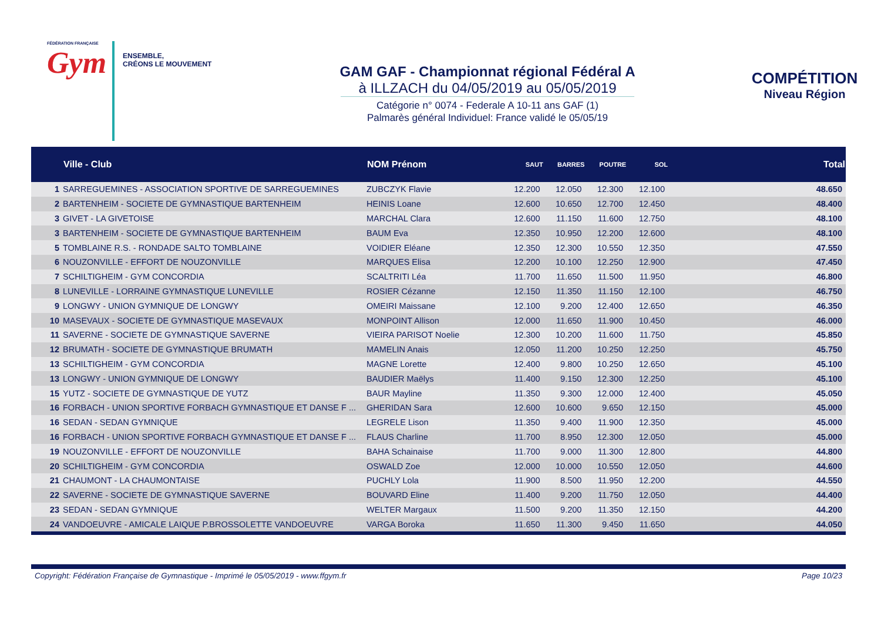FÉDÉRATION FRANÇAISE
Gym
ENSEMBLE,
CRÉONS LE MOUVEMENT
GAM GAF - Championnat régional Fédéral A
à ILLZACH du 04/05/2019 au 05/05/2019
Catégorie n° 0074 - Federale A 10-11 ans GAF (1)
Palmarès général Individuel: France validé le 05/05/19
COMPÉTITION
Niveau Région
| | Ville - Club | NOM Prénom | SAUT | BARRES | POUTRE | SOL | Total |
| --- | --- | --- | --- | --- | --- | --- | --- |
| 1 | SARREGUEMINES - ASSOCIATION SPORTIVE DE SARREGUEMINES | ZUBCZYK Flavie | 12.200 | 12.050 | 12.300 | 12.100 | 48.650 |
| 2 | BARTENHEIM - SOCIETE DE GYMNASTIQUE BARTENHEIM | HEINIS Loane | 12.600 | 10.650 | 12.700 | 12.450 | 48.400 |
| 3 | GIVET - LA GIVETOISE | MARCHAL Clara | 12.600 | 11.150 | 11.600 | 12.750 | 48.100 |
| 3 | BARTENHEIM - SOCIETE DE GYMNASTIQUE BARTENHEIM | BAUM Eva | 12.350 | 10.950 | 12.200 | 12.600 | 48.100 |
| 5 | TOMBLAINE R.S. - RONDADE SALTO TOMBLAINE | VOIDIER Eléane | 12.350 | 12.300 | 10.550 | 12.350 | 47.550 |
| 6 | NOUZONVILLE - EFFORT DE NOUZONVILLE | MARQUES Elisa | 12.200 | 10.100 | 12.250 | 12.900 | 47.450 |
| 7 | SCHILTIGHEIM - GYM CONCORDIA | SCALTRITI Léa | 11.700 | 11.650 | 11.500 | 11.950 | 46.800 |
| 8 | LUNEVILLE - LORRAINE GYMNASTIQUE LUNEVILLE | ROSIER Cézanne | 12.150 | 11.350 | 11.150 | 12.100 | 46.750 |
| 9 | LONGWY - UNION GYMNIQUE DE LONGWY | OMEIRI Maissane | 12.100 | 9.200 | 12.400 | 12.650 | 46.350 |
| 10 | MASEVAUX - SOCIETE DE GYMNASTIQUE MASEVAUX | MONPOINT Allison | 12.000 | 11.650 | 11.900 | 10.450 | 46.000 |
| 11 | SAVERNE - SOCIETE DE GYMNASTIQUE SAVERNE | VIEIRA PARISOT Noelie | 12.300 | 10.200 | 11.600 | 11.750 | 45.850 |
| 12 | BRUMATH - SOCIETE DE GYMNASTIQUE BRUMATH | MAMELIN Anais | 12.050 | 11.200 | 10.250 | 12.250 | 45.750 |
| 13 | SCHILTIGHEIM - GYM CONCORDIA | MAGNE Lorette | 12.400 | 9.800 | 10.250 | 12.650 | 45.100 |
| 13 | LONGWY - UNION GYMNIQUE DE LONGWY | BAUDIER Maëlys | 11.400 | 9.150 | 12.300 | 12.250 | 45.100 |
| 15 | YUTZ - SOCIETE DE GYMNASTIQUE DE YUTZ | BAUR Mayline | 11.350 | 9.300 | 12.000 | 12.400 | 45.050 |
| 16 | FORBACH - UNION SPORTIVE FORBACH GYMNASTIQUE ET DANSE F ... | GHERIDAN Sara | 12.600 | 10.600 | 9.650 | 12.150 | 45.000 |
| 16 | SEDAN - SEDAN GYMNIQUE | LEGRELE Lison | 11.350 | 9.400 | 11.900 | 12.350 | 45.000 |
| 16 | FORBACH - UNION SPORTIVE FORBACH GYMNASTIQUE ET DANSE F ... | FLAUS Charline | 11.700 | 8.950 | 12.300 | 12.050 | 45.000 |
| 19 | NOUZONVILLE - EFFORT DE NOUZONVILLE | BAHA Schainaise | 11.700 | 9.000 | 11.300 | 12.800 | 44.800 |
| 20 | SCHILTIGHEIM - GYM CONCORDIA | OSWALD Zoe | 12.000 | 10.000 | 10.550 | 12.050 | 44.600 |
| 21 | CHAUMONT - LA CHAUMONTAISE | PUCHLY Lola | 11.900 | 8.500 | 11.950 | 12.200 | 44.550 |
| 22 | SAVERNE - SOCIETE DE GYMNASTIQUE SAVERNE | BOUVARD Eline | 11.400 | 9.200 | 11.750 | 12.050 | 44.400 |
| 23 | SEDAN - SEDAN GYMNIQUE | WELTER Margaux | 11.500 | 9.200 | 11.350 | 12.150 | 44.200 |
| 24 | VANDOEUVRE - AMICALE LAIQUE P.BROSSOLETTE VANDOEUVRE | VARGA Boroka | 11.650 | 11.300 | 9.450 | 11.650 | 44.050 |
Copyright: Fédération Française de Gymnastique - Imprimé le 05/05/2019 - www.ffgym.fr Page 10/23